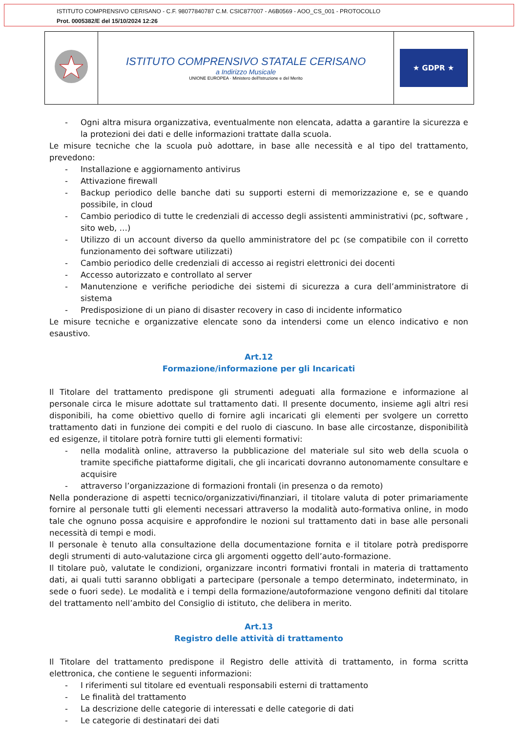ISTITUTO COMPRENSIVO CERISANO - C.F. 98077840787 C.M. CSIC877007 - A6B0569 - AOO_CS_001 - PROTOCOLLO
Prot. 0005382/E del 15/10/2024 12:26
ISTITUTO COMPRENSIVO STATALE CERISANO
a Indirizzo Musicale
UNIONE EUROPEA · Ministero dell'Istruzione e del Merito
★ GDPR ★
- Ogni altra misura organizzativa, eventualmente non elencata, adatta a garantire la sicurezza e la protezioni dei dati e delle informazioni trattate dalla scuola.
Le misure tecniche che la scuola può adottare, in base alle necessità e al tipo del trattamento, prevedono:
- Installazione e aggiornamento antivirus
- Attivazione firewall
- Backup periodico delle banche dati su supporti esterni di memorizzazione e, se e quando possibile, in cloud
- Cambio periodico di tutte le credenziali di accesso degli assistenti amministrativi (pc, software , sito web, …)
- Utilizzo di un account diverso da quello amministratore del pc (se compatibile con il corretto funzionamento dei software utilizzati)
- Cambio periodico delle credenziali di accesso ai registri elettronici dei docenti
- Accesso autorizzato e controllato al server
- Manutenzione e verifiche periodiche dei sistemi di sicurezza a cura dell’amministratore di sistema
- Predisposizione di un piano di disaster recovery in caso di incidente informatico
Le misure tecniche e organizzative elencate sono da intendersi come un elenco indicativo e non esaustivo.
Art.12
Formazione/informazione per gli Incaricati
Il Titolare del trattamento predispone gli strumenti adeguati alla formazione e informazione al personale circa le misure adottate sul trattamento dati. Il presente documento, insieme agli altri resi disponibili, ha come obiettivo quello di fornire agli incaricati gli elementi per svolgere un corretto trattamento dati in funzione dei compiti e del ruolo di ciascuno. In base alle circostanze, disponibilità ed esigenze, il titolare potrà fornire tutti gli elementi formativi:
- nella modalità online, attraverso la pubblicazione del materiale sul sito web della scuola o tramite specifiche piattaforme digitali, che gli incaricati dovranno autonomamente consultare e acquisire
- attraverso l’organizzazione di formazioni frontali (in presenza o da remoto)
Nella ponderazione di aspetti tecnico/organizzativi/finanziari, il titolare valuta di poter primariamente fornire al personale tutti gli elementi necessari attraverso la modalità auto-formativa online, in modo tale che ognuno possa acquisire e approfondire le nozioni sul trattamento dati in base alle personali necessità di tempi e modi.
Il personale è tenuto alla consultazione della documentazione fornita e il titolare potrà predisporre degli strumenti di auto-valutazione circa gli argomenti oggetto dell’auto-formazione.
Il titolare può, valutate le condizioni, organizzare incontri formativi frontali in materia di trattamento dati, ai quali tutti saranno obbligati a partecipare (personale a tempo determinato, indeterminato, in sede o fuori sede). Le modalità e i tempi della formazione/autoformazione vengono definiti dal titolare del trattamento nell’ambito del Consiglio di istituto, che delibera in merito.
Art.13
Registro delle attività di trattamento
Il Titolare del trattamento predispone il Registro delle attività di trattamento, in forma scritta elettronica, che contiene le seguenti informazioni:
- I riferimenti sul titolare ed eventuali responsabili esterni di trattamento
- Le finalità del trattamento
- La descrizione delle categorie di interessati e delle categorie di dati
- Le categorie di destinatari dei dati